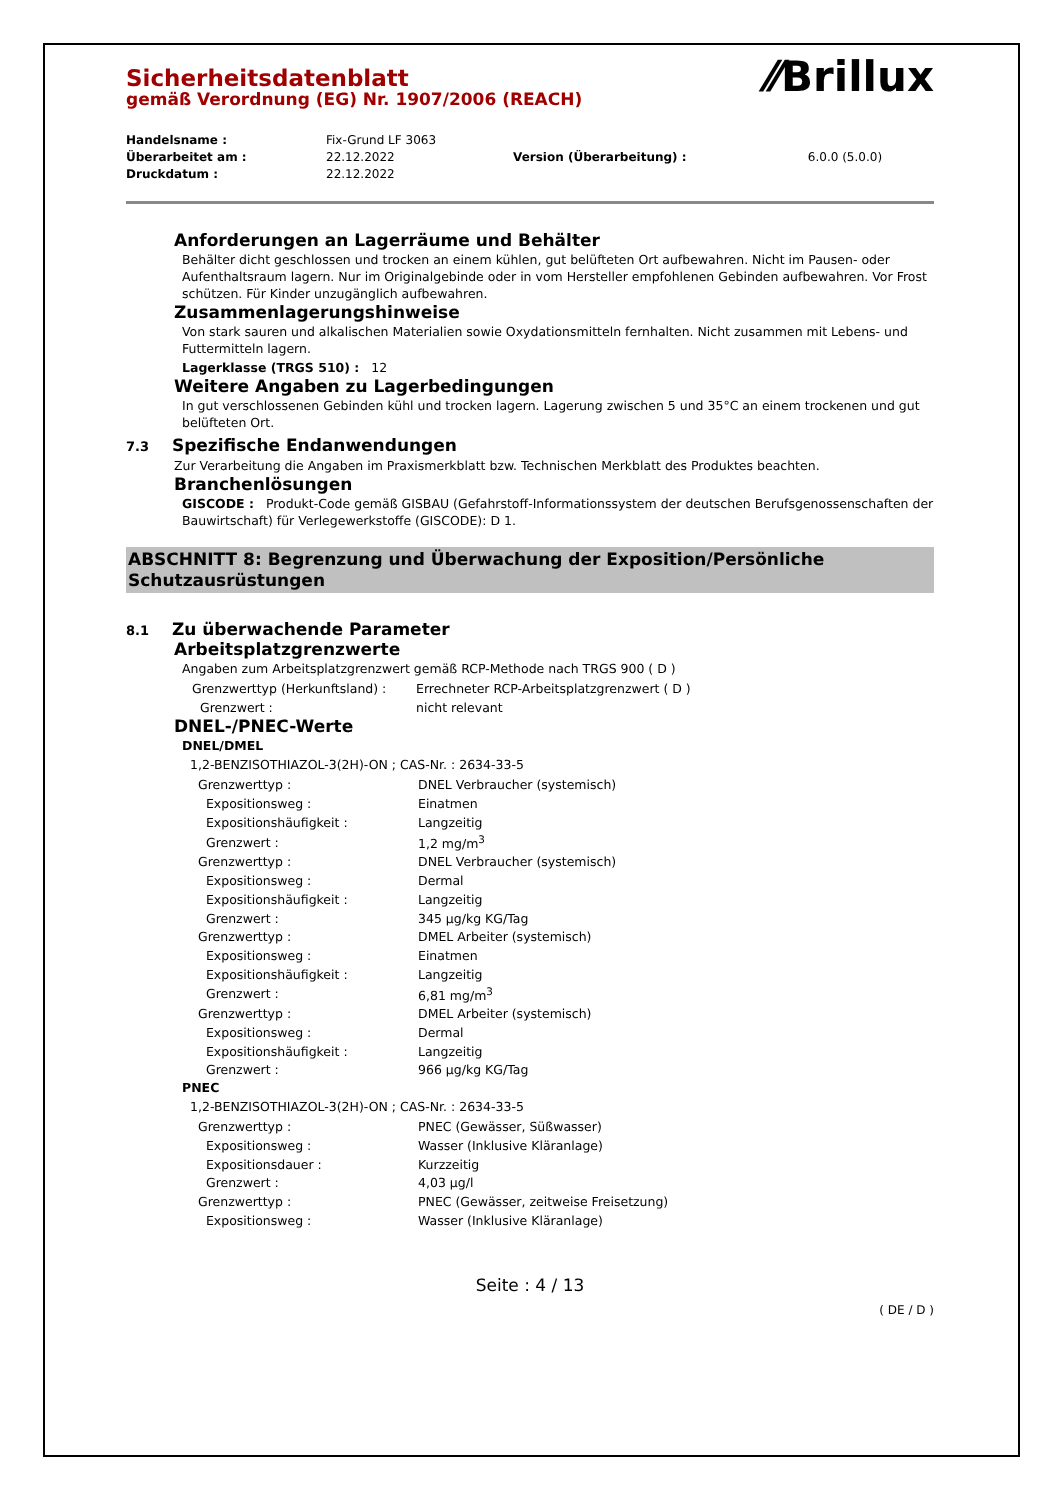⁄⁄Brillux
Sicherheitsdatenblatt
gemäß Verordnung (EG) Nr. 1907/2006 (REACH)
| Handelsname : | Fix-Grund LF 3063 | | |
| Überarbeitet am : | 22.12.2022 | Version (Überarbeitung) : | 6.0.0 (5.0.0) |
| Druckdatum : | 22.12.2022 | | |
Anforderungen an Lagerräume und Behälter
Behälter dicht geschlossen und trocken an einem kühlen, gut belüfteten Ort aufbewahren. Nicht im Pausen- oder Aufenthaltsraum lagern. Nur im Originalgebinde oder in vom Hersteller empfohlenen Gebinden aufbewahren. Vor Frost schützen. Für Kinder unzugänglich aufbewahren.
Zusammenlagerungshinweise
Von stark sauren und alkalischen Materialien sowie Oxydationsmitteln fernhalten. Nicht zusammen mit Lebens- und Futtermitteln lagern.
Lagerklasse (TRGS 510) : 12
Weitere Angaben zu Lagerbedingungen
In gut verschlossenen Gebinden kühl und trocken lagern. Lagerung zwischen 5 und 35°C an einem trockenen und gut belüfteten Ort.
7.3 Spezifische Endanwendungen
Zur Verarbeitung die Angaben im Praxismerkblatt bzw. Technischen Merkblatt des Produktes beachten.
Branchenlösungen
GISCODE : Produkt-Code gemäß GISBAU (Gefahrstoff-Informationssystem der deutschen Berufsgenossenschaften der Bauwirtschaft) für Verlegewerkstoffe (GISCODE): D 1.
ABSCHNITT 8: Begrenzung und Überwachung der Exposition/Persönliche Schutzausrüstungen
8.1 Zu überwachende Parameter
Arbeitsplatzgrenzwerte
Angaben zum Arbeitsplatzgrenzwert gemäß RCP-Methode nach TRGS 900 ( D )
| Grenzwerttyp (Herkunftsland) : | Errechneter RCP-Arbeitsplatzgrenzwert ( D ) |
| Grenzwert : | nicht relevant |
DNEL-/PNEC-Werte
DNEL/DMEL
1,2-BENZISOTHIAZOL-3(2H)-ON ; CAS-Nr. : 2634-33-5
| Grenzwerttyp : | DNEL Verbraucher (systemisch) |
| Expositionsweg : | Einatmen |
| Expositionshäufigkeit : | Langzeitig |
| Grenzwert : | 1,2 mg/m<sup>3</sup> |
| Grenzwerttyp : | DNEL Verbraucher (systemisch) |
| Expositionsweg : | Dermal |
| Expositionshäufigkeit : | Langzeitig |
| Grenzwert : | 345 µg/kg KG/Tag |
| Grenzwerttyp : | DMEL Arbeiter (systemisch) |
| Expositionsweg : | Einatmen |
| Expositionshäufigkeit : | Langzeitig |
| Grenzwert : | 6,81 mg/m<sup>3</sup> |
| Grenzwerttyp : | DMEL Arbeiter (systemisch) |
| Expositionsweg : | Dermal |
| Expositionshäufigkeit : | Langzeitig |
| Grenzwert : | 966 µg/kg KG/Tag |
PNEC
1,2-BENZISOTHIAZOL-3(2H)-ON ; CAS-Nr. : 2634-33-5
| Grenzwerttyp : | PNEC (Gewässer, Süßwasser) |
| Expositionsweg : | Wasser (Inklusive Kläranlage) |
| Expositionsdauer : | Kurzzeitig |
| Grenzwert : | 4,03 µg/l |
| Grenzwerttyp : | PNEC (Gewässer, zeitweise Freisetzung) |
| Expositionsweg : | Wasser (Inklusive Kläranlage) |
Seite : 4 / 13
( DE / D )